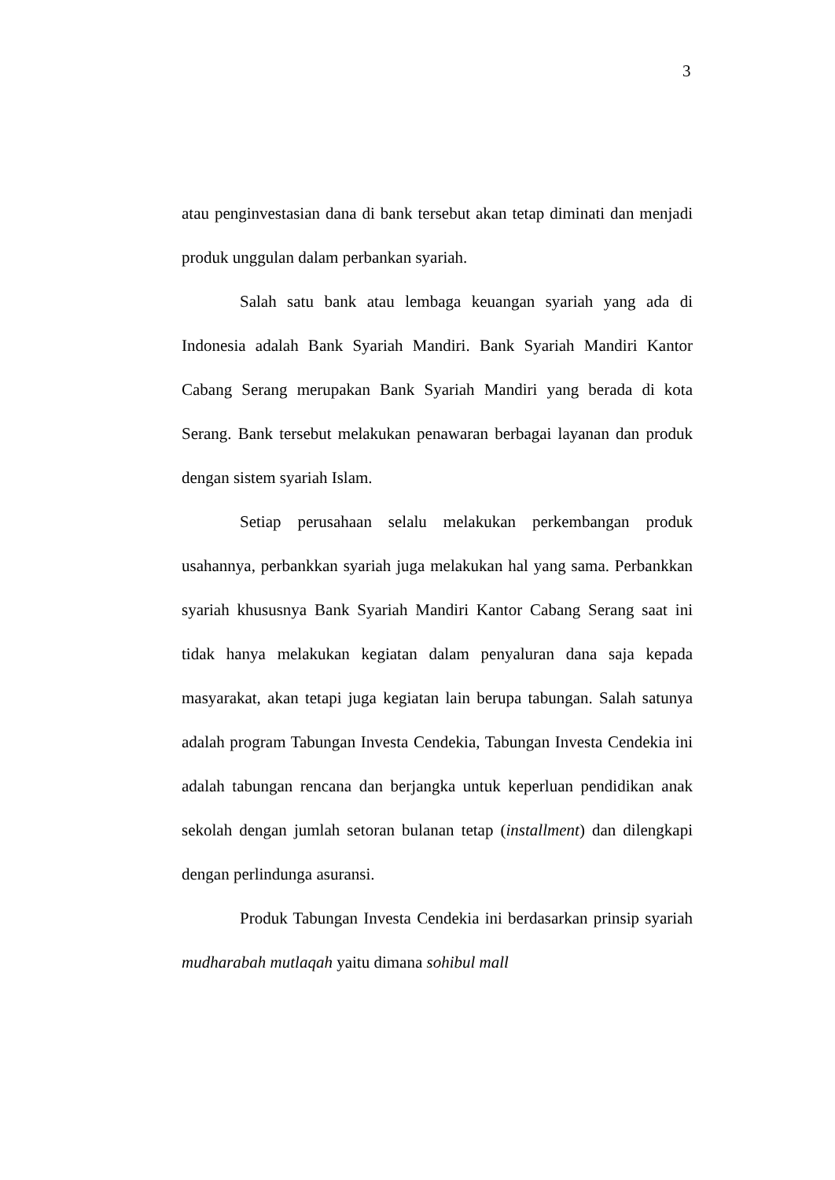3
atau penginvestasian dana di bank tersebut akan tetap diminati dan menjadi produk unggulan dalam perbankan syariah.
Salah satu bank atau lembaga keuangan syariah yang ada di Indonesia adalah Bank Syariah Mandiri. Bank Syariah Mandiri Kantor Cabang Serang merupakan Bank Syariah Mandiri yang berada di kota Serang. Bank tersebut melakukan penawaran berbagai layanan dan produk dengan sistem syariah Islam.
Setiap perusahaan selalu melakukan perkembangan produk usahannya, perbankkan syariah juga melakukan hal yang sama. Perbankkan syariah khususnya Bank Syariah Mandiri Kantor Cabang Serang saat ini tidak hanya melakukan kegiatan dalam penyaluran dana saja kepada masyarakat, akan tetapi juga kegiatan lain berupa tabungan. Salah satunya adalah program Tabungan Investa Cendekia, Tabungan Investa Cendekia ini adalah tabungan rencana dan berjangka untuk keperluan pendidikan anak sekolah dengan jumlah setoran bulanan tetap (installment) dan dilengkapi dengan perlindunga asuransi.
Produk Tabungan Investa Cendekia ini berdasarkan prinsip syariah mudharabah mutlaqah yaitu dimana sohibul mall